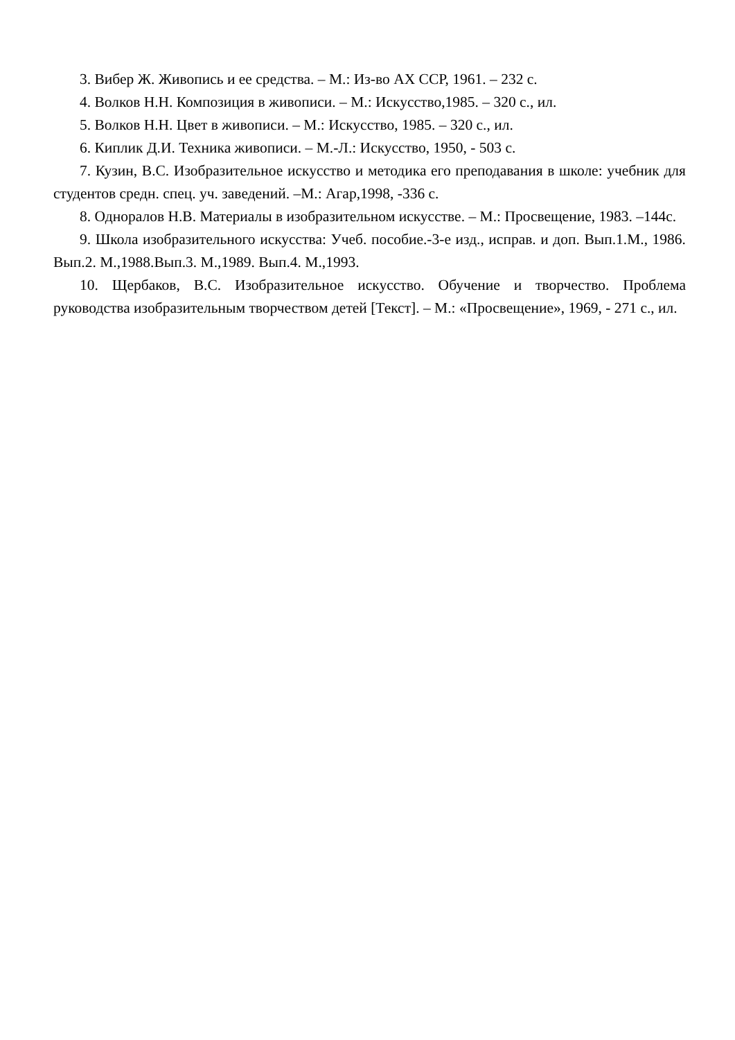3. Вибер Ж. Живопись и ее средства. – М.: Из-во АХ ССР, 1961. – 232 с.
4. Волков Н.Н. Композиция в живописи. – М.: Искусство,1985. – 320 с., ил.
5. Волков Н.Н. Цвет в живописи. – М.: Искусство, 1985. – 320 с., ил.
6. Киплик Д.И. Техника живописи. – М.-Л.: Искусство, 1950, - 503 с.
7. Кузин, В.С. Изобразительное искусство и методика его преподавания в школе: учебник для студентов средн. спец. уч. заведений. –М.: Агар,1998, -336 с.
8. Одноралов Н.В. Материалы в изобразительном искусстве. – М.: Просвещение, 1983. –144с.
9. Школа изобразительного искусства: Учеб. пособие.-3-е изд., исправ. и доп. Вып.1.М., 1986. Вып.2. М.,1988.Вып.3. М.,1989. Вып.4. М.,1993.
10. Щербаков, В.С. Изобразительное искусство. Обучение и творчество. Проблема руководства изобразительным творчеством детей [Текст]. – М.: «Просвещение», 1969, - 271 с., ил.